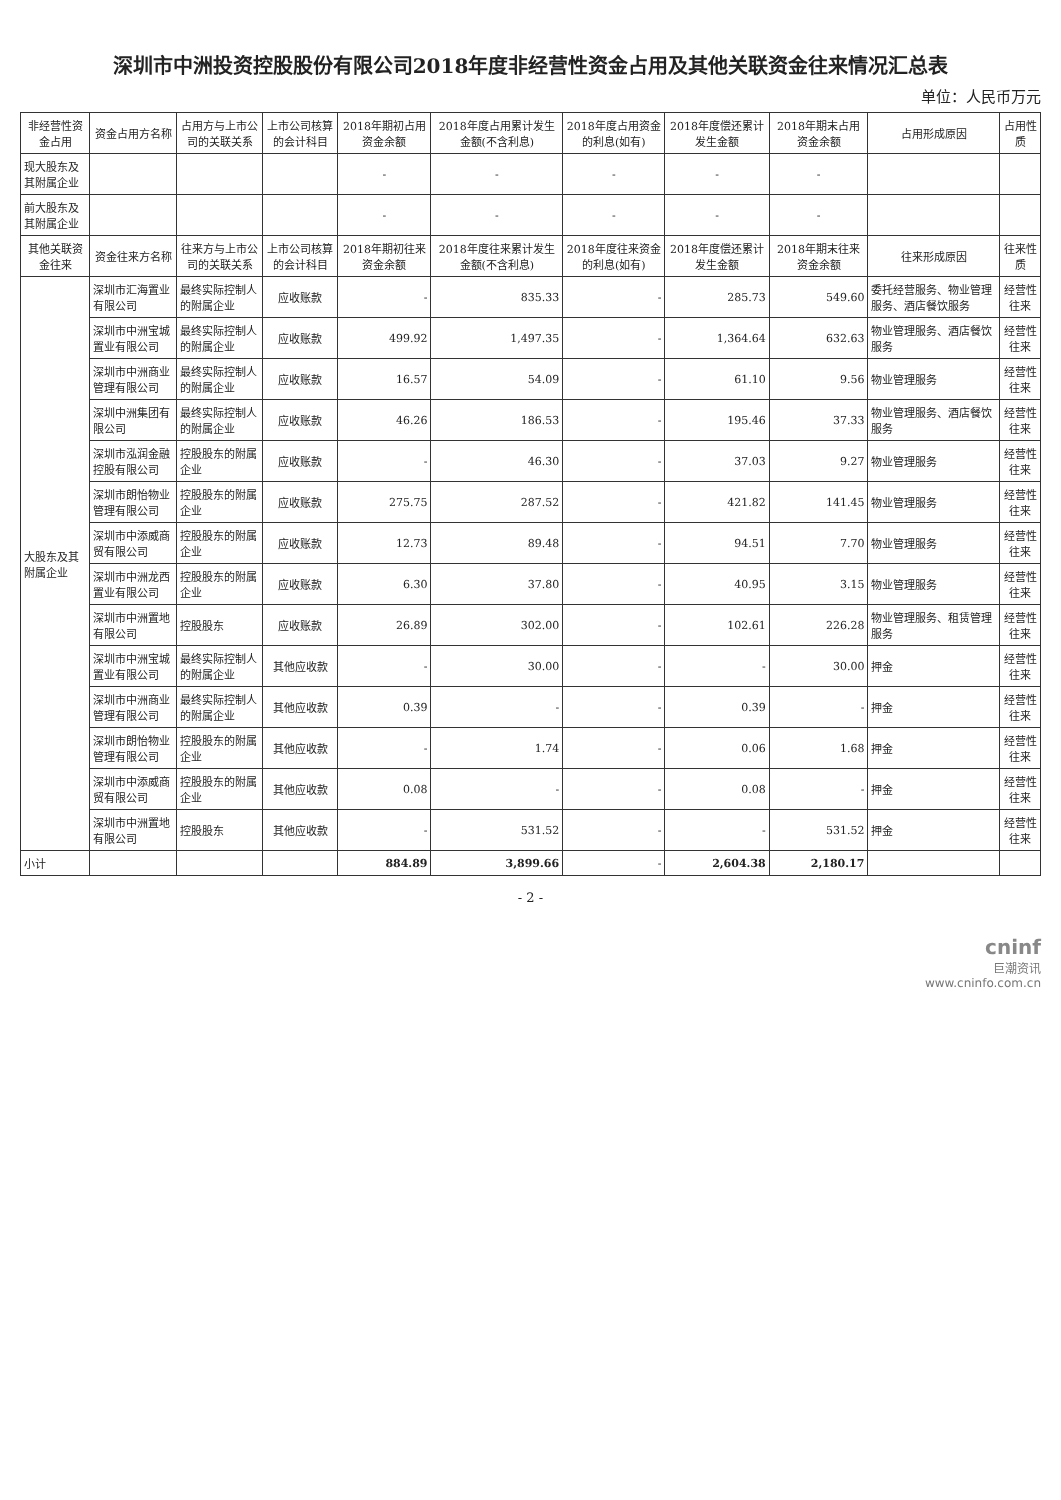深圳市中洲投资控股股份有限公司2018年度非经营性资金占用及其他关联资金往来情况汇总表
单位：人民币万元
| 非经营性资金占用 | 资金占用方名称 | 占用方与上市公司的关联关系 | 上市公司核算的会计科目 | 2018年期初占用资金余额 | 2018年度占用累计发生金额(不含利息) | 2018年度占用资金的利息(如有) | 2018年度偿还累计发生金额 | 2018年期末占用资金余额 | 占用形成原因 | 占用性质 |
| --- | --- | --- | --- | --- | --- | --- | --- | --- | --- | --- |
| 现大股东及其附属企业 | | | | - | - | - | - | - | | |
| 前大股东及其附属企业 | | | | - | - | - | - | - | | |
| 其他关联资金往来 | 资金往来方名称 | 往来方与上市公司的关联关系 | 上市公司核算的会计科目 | 2018年期初往来资金余额 | 2018年度往来累计发生金额(不含利息) | 2018年度往来资金的利息(如有) | 2018年度偿还累计发生金额 | 2018年期末往来资金余额 | 往来形成原因 | 往来性质 |
| 大股东及其附属企业 | 深圳市汇海置业有限公司 | 最终实际控制人的附属企业 | 应收账款 | - | 835.33 | - | 285.73 | 549.60 | 委托经营服务、物业管理服务、酒店餐饮服务 | 经营性往来 |
| | 深圳市中洲宝城置业有限公司 | 最终实际控制人的附属企业 | 应收账款 | 499.92 | 1,497.35 | - | 1,364.64 | 632.63 | 物业管理服务、酒店餐饮服务 | 经营性往来 |
| | 深圳市中洲商业管理有限公司 | 最终实际控制人的附属企业 | 应收账款 | 16.57 | 54.09 | - | 61.10 | 9.56 | 物业管理服务 | 经营性往来 |
| | 深圳中洲集团有限公司 | 最终实际控制人的附属企业 | 应收账款 | 46.26 | 186.53 | - | 195.46 | 37.33 | 物业管理服务、酒店餐饮服务 | 经营性往来 |
| | 深圳市泓润金融控股有限公司 | 控股股东的附属企业 | 应收账款 | - | 46.30 | - | 37.03 | 9.27 | 物业管理服务 | 经营性往来 |
| | 深圳市朗怡物业管理有限公司 | 控股股东的附属企业 | 应收账款 | 275.75 | 287.52 | - | 421.82 | 141.45 | 物业管理服务 | 经营性往来 |
| | 深圳市中添威商贸有限公司 | 控股股东的附属企业 | 应收账款 | 12.73 | 89.48 | - | 94.51 | 7.70 | 物业管理服务 | 经营性往来 |
| | 深圳市中洲龙西置业有限公司 | 控股股东的附属企业 | 应收账款 | 6.30 | 37.80 | - | 40.95 | 3.15 | 物业管理服务 | 经营性往来 |
| | 深圳市中洲置地有限公司 | 控股股东 | 应收账款 | 26.89 | 302.00 | - | 102.61 | 226.28 | 物业管理服务、租赁管理服务 | 经营性往来 |
| | 深圳市中洲宝城置业有限公司 | 最终实际控制人的附属企业 | 其他应收款 | - | 30.00 | - | - | 30.00 | 押金 | 经营性往来 |
| | 深圳市中洲商业管理有限公司 | 最终实际控制人的附属企业 | 其他应收款 | 0.39 | - | - | 0.39 | - | 押金 | 经营性往来 |
| | 深圳市朗怡物业管理有限公司 | 控股股东的附属企业 | 其他应收款 | - | 1.74 | - | 0.06 | 1.68 | 押金 | 经营性往来 |
| | 深圳市中添威商贸有限公司 | 控股股东的附属企业 | 其他应收款 | 0.08 | - | - | 0.08 | - | 押金 | 经营性往来 |
| | 深圳市中洲置地有限公司 | 控股股东 | 其他应收款 | - | 531.52 | - | - | 531.52 | 押金 | 经营性往来 |
| 小计 | | | | 884.89 | 3,899.66 | - | 2,604.38 | 2,180.17 | | |
- 2 -
cninf
巨潮资讯
www.cninfo.com.cn